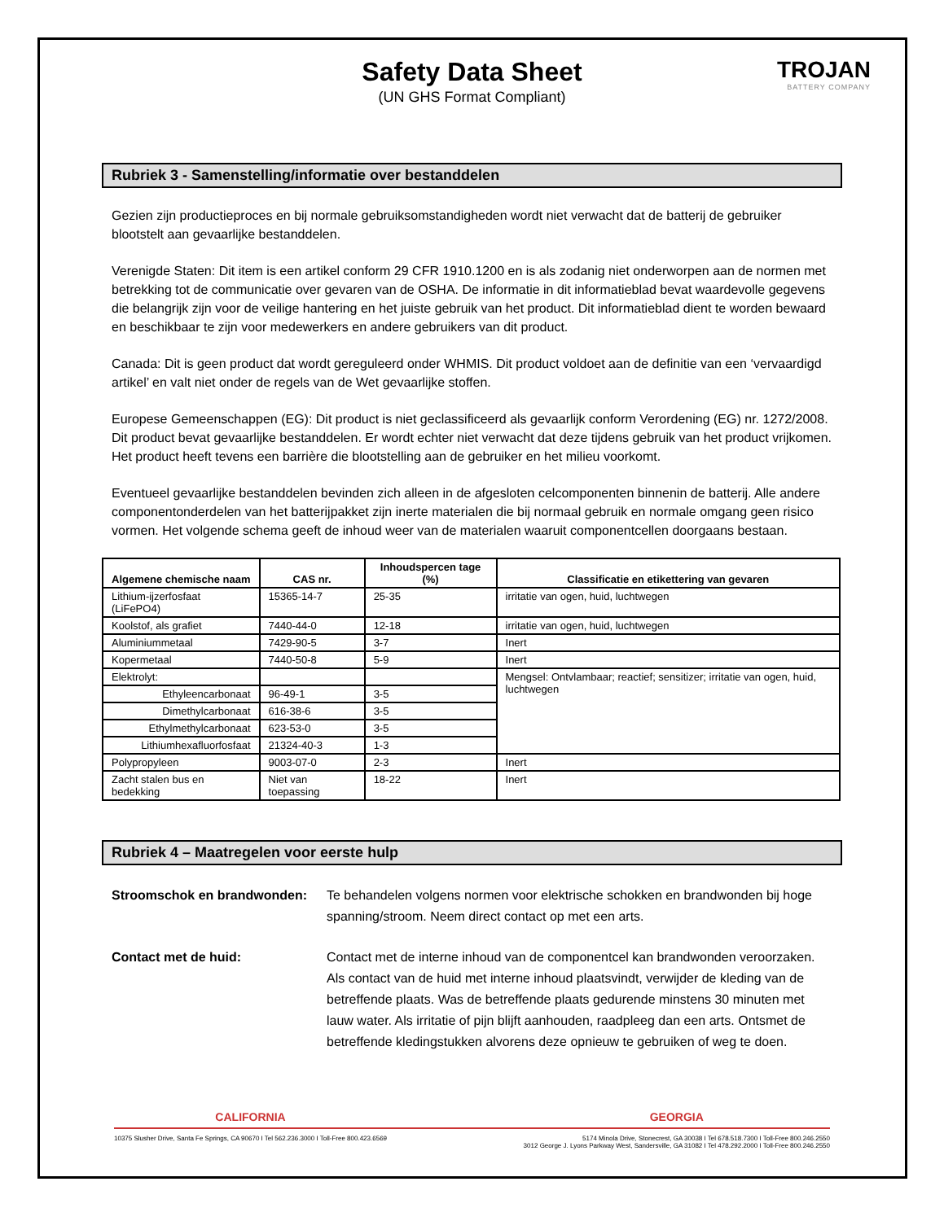Safety Data Sheet
(UN GHS Format Compliant)
TROJAN
BATTERY COMPANY
Rubriek 3 - Samenstelling/informatie over bestanddelen
Gezien zijn productieproces en bij normale gebruiksomstandigheden wordt niet verwacht dat de batterij de gebruiker blootstelt aan gevaarlijke bestanddelen.
Verenigde Staten: Dit item is een artikel conform 29 CFR 1910.1200 en is als zodanig niet onderworpen aan de normen met betrekking tot de communicatie over gevaren van de OSHA. De informatie in dit informatieblad bevat waardevolle gegevens die belangrijk zijn voor de veilige hantering en het juiste gebruik van het product. Dit informatieblad dient te worden bewaard en beschikbaar te zijn voor medewerkers en andere gebruikers van dit product.
Canada: Dit is geen product dat wordt gereguleerd onder WHMIS. Dit product voldoet aan de definitie van een ‘vervaardigd artikel’ en valt niet onder de regels van de Wet gevaarlijke stoffen.
Europese Gemeenschappen (EG): Dit product is niet geclassificeerd als gevaarlijk conform Verordening (EG) nr. 1272/2008. Dit product bevat gevaarlijke bestanddelen. Er wordt echter niet verwacht dat deze tijdens gebruik van het product vrijkomen. Het product heeft tevens een barrière die blootstelling aan de gebruiker en het milieu voorkomt.
Eventueel gevaarlijke bestanddelen bevinden zich alleen in de afgesloten celcomponenten binnenin de batterij. Alle andere componentonderdelen van het batterijpakket zijn inerte materialen die bij normaal gebruik en normale omgang geen risico vormen. Het volgende schema geeft de inhoud weer van de materialen waaruit componentcellen doorgaans bestaan.
| Algemene chemische naam | CAS nr. | Inhoudspercen tage (%) | Classificatie en etikettering van gevaren |
| --- | --- | --- | --- |
| Lithium-ijzerfosfaat (LiFePO4) | 15365-14-7 | 25-35 | irritatie van ogen, huid, luchtwegen |
| Koolstof, als grafiet | 7440-44-0 | 12-18 | irritatie van ogen, huid, luchtwegen |
| Aluminiummetaal | 7429-90-5 | 3-7 | Inert |
| Kopermetaal | 7440-50-8 | 5-9 | Inert |
| Elektrolyt: | | | Mengsel: Ontvlambaar; reactief; sensitizer; irritatie van ogen, huid, luchtwegen |
| Ethyleencarbonaat | 96-49-1 | 3-5 | |
| Dimethylcarbonaat | 616-38-6 | 3-5 | |
| Ethylmethylcarbonaat | 623-53-0 | 3-5 | |
| Lithiumhexafluorfosfaat | 21324-40-3 | 1-3 | |
| Polypropyleen | 9003-07-0 | 2-3 | Inert |
| Zacht stalen bus en bedekking | Niet van toepassing | 18-22 | Inert |
Rubriek 4 – Maatregelen voor eerste hulp
Stroomschok en brandwonden: Te behandelen volgens normen voor elektrische schokken en brandwonden bij hoge spanning/stroom. Neem direct contact op met een arts.
Contact met de huid: Contact met de interne inhoud van de componentcel kan brandwonden veroorzaken. Als contact van de huid met interne inhoud plaatsvindt, verwijder de kleding van de betreffende plaats. Was de betreffende plaats gedurende minstens 30 minuten met lauw water. Als irritatie of pijn blijft aanhouden, raadpleeg dan een arts. Ontsmet de betreffende kledingstukken alvorens deze opnieuw te gebruiken of weg te doen.
CALIFORNIA
10375 Slusher Drive, Santa Fe Springs, CA 90670 I Tel 562.236.3000 I Toll-Free 800.423.6569
GEORGIA
5174 Minola Drive, Stonecrest, GA 30038 I Tel 678.518.7300 I Toll-Free 800.246.2550
3012 George J. Lyons Parkway West, Sandersville, GA 31082 I Tel 478.292.2000 I Toll-Free 800.246.2550